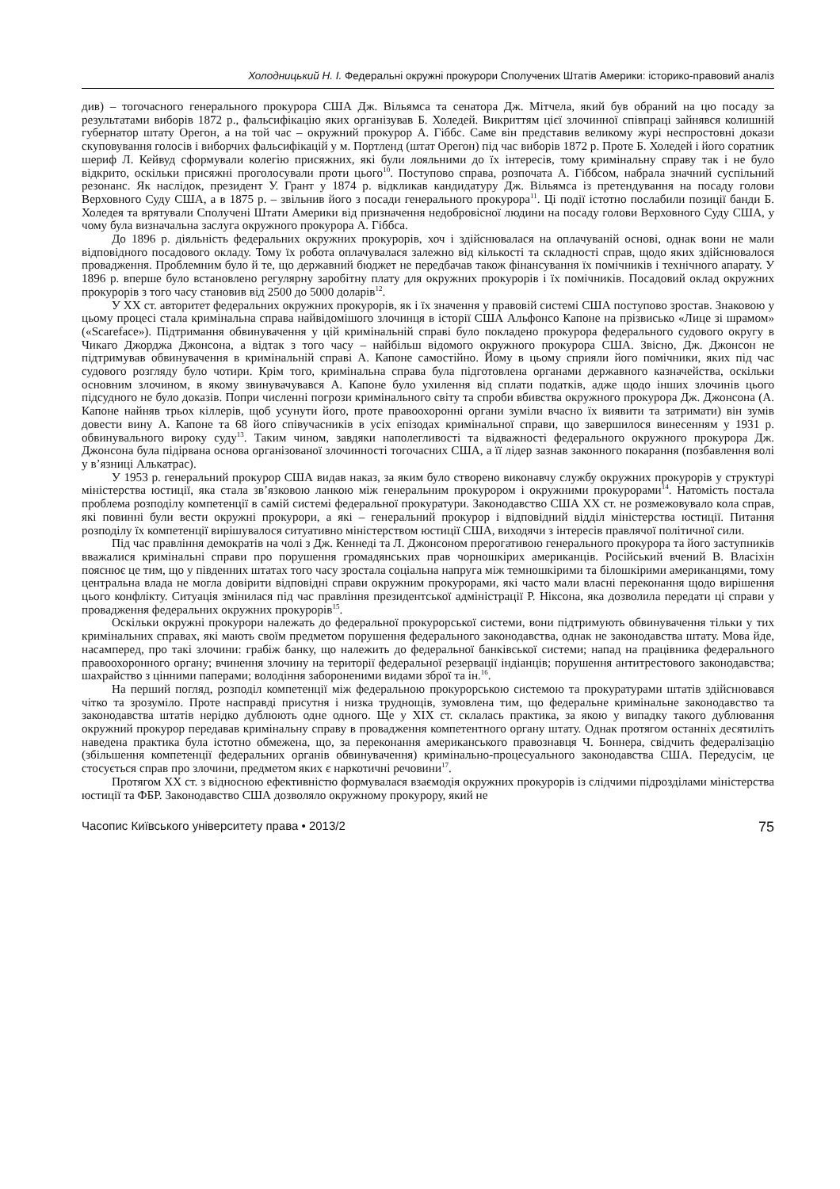Холодницький Н. І. Федеральні окружні прокурори Сполучених Штатів Америки: історико-правовий аналіз
див) – тогочасного генерального прокурора США Дж. Вільямса та сенатора Дж. Мітчела, який був обраний на цю посаду за результатами виборів 1872 р., фальсифікацію яких організував Б. Холедей. Викриттям цієї злочинної співпраці зайнявся колишній губернатор штату Орегон, а на той час – окружний прокурор А. Гіббс. Саме він представив великому журі неспростовні докази скуповування голосів і виборчих фальсифікацій у м. Портленд (штат Орегон) під час виборів 1872 р. Проте Б. Холедей і його соратник шериф Л. Кейвуд сформували колегію присяжних, які були лояльними до їх інтересів, тому кримінальну справу так і не було відкрито, оскільки присяжні проголосували проти цього<sup>10</sup>. Поступово справа, розпочата А. Гіббсом, набрала значний суспільний резонанс. Як наслідок, президент У. Грант у 1874 р. відкликав кандидатуру Дж. Вільямса із претендування на посаду голови Верховного Суду США, а в 1875 р. – звільнив його з посади генерального прокурора<sup>11</sup>. Ці події істотно послабили позиції банди Б. Холедея та врятували Сполучені Штати Америки від призначення недобровісної людини на посаду голови Верховного Суду США, у чому була визначальна заслуга окружного прокурора А. Гіббса.
До 1896 р. діяльність федеральних окружних прокурорів, хоч і здійснювалася на оплачуваній основі, однак вони не мали відповідного посадового окладу. Тому їх робота оплачувалася залежно від кількості та складності справ, щодо яких здійснювалося провадження. Проблемним було й те, що державний бюджет не передбачав також фінансування їх помічників і технічного апарату. У 1896 р. вперше було встановлено регулярну заробітну плату для окружних прокурорів і їх помічників. Посадовий оклад окружних прокурорів з того часу становив від 2500 до 5000 доларів<sup>12</sup>.
У ХХ ст. авторитет федеральних окружних прокурорів, як і їх значення у правовій системі США поступово зростав. Знаковою у цьому процесі стала кримінальна справа найвідомішого злочинця в історії США Альфонсо Капоне на прізвисько «Лице зі шрамом» («Scareface»). Підтримання обвинувачення у цій кримінальній справі було покладено прокурора федерального судового округу в Чикаго Джорджа Джонсона, а відтак з того часу – найбільш відомого окружного прокурора США. Звісно, Дж. Джонсон не підтримував обвинувачення в кримінальній справі А. Капоне самостійно. Йому в цьому сприяли його помічники, яких під час судового розгляду було чотири. Крім того, кримінальна справа була підготовлена органами державного казначейства, оскільки основним злочином, в якому звинувачувався А. Капоне було ухилення від сплати податків, адже щодо інших злочинів цього підсудного не було доказів. Попри численні погрози кримінального світу та спроби вбивства окружного прокурора Дж. Джонсона (А. Капоне найняв трьох кіллерів, щоб усунути його, проте правоохоронні органи зуміли вчасно їх виявити та затримати) він зумів довести вину А. Капоне та 68 його співучасників в усіх епізодах кримінальної справи, що завершилося винесенням у 1931 р. обвинувального вироку суду<sup>13</sup>. Таким чином, завдяки наполегливості та відважності федерального окружного прокурора Дж. Джонсона була підірвана основа організованої злочинності тогочасних США, а її лідер зазнав законного покарання (позбавлення волі у в’язниці Алькатрас).
У 1953 р. генеральний прокурор США видав наказ, за яким було створено виконавчу службу окружних прокурорів у структурі міністерства юстиції, яка стала зв’язковою ланкою між генеральним прокурором і окружними прокурорами<sup>14</sup>. Натомість постала проблема розподілу компетенції в самій системі федеральної прокуратури. Законодавство США ХХ ст. не розмежовувало кола справ, які повинні були вести окружні прокурори, а які – генеральний прокурор і відповідний відділ міністерства юстиції. Питання розподілу їх компетенції вирішувалося ситуативно міністерством юстиції США, виходячи з інтересів правлячої політичної сили.
Під час правління демократів на чолі з Дж. Кеннеді та Л. Джонсоном прерогативою генерального прокурора та його заступників вважалися кримінальні справи про порушення громадянських прав чорношкірих американців. Російський вчений В. Власіхін пояснює це тим, що у південних штатах того часу зростала соціальна напруга між темношкірими та білошкірими американцями, тому центральна влада не могла довірити відповідні справи окружним прокурорами, які часто мали власні переконання щодо вирішення цього конфлікту. Ситуація змінилася під час правління президентської адміністрації Р. Ніксона, яка дозволила передати ці справи у провадження федеральних окружних прокурорів<sup>15</sup>.
Оскільки окружні прокурори належать до федеральної прокурорської системи, вони підтримують обвинувачення тільки у тих кримінальних справах, які мають своїм предметом порушення федерального законодавства, однак не законодавства штату. Мова йде, насамперед, про такі злочини: грабіж банку, що належить до федеральної банківської системи; напад на працівника федерального правоохоронного органу; вчинення злочину на території федеральної резервації індіанців; порушення антитрестового законодавства; шахрайство з цінними паперами; володіння забороненими видами зброї та ін.<sup>16</sup>.
На перший погляд, розподіл компетенції між федеральною прокурорською системою та прокуратурами штатів здійснювався чітко та зрозуміло. Проте насправді присутня і низка труднощів, зумовлена тим, що федеральне кримінальне законодавство та законодавства штатів нерідко дублюють одне одного. Ще у ХІХ ст. склалась практика, за якою у випадку такого дублювання окружний прокурор передавав кримінальну справу в провадження компетентного органу штату. Однак протягом останніх десятиліть наведена практика була істотно обмежена, що, за переконання американського правознавця Ч. Боннера, свідчить федералізацію (збільшення компетенції федеральних органів обвинувачення) кримінально-процесуального законодавства США. Передусім, це стосується справ про злочини, предметом яких є наркотичні речовини<sup>17</sup>.
Протягом ХХ ст. з відносною ефективністю формувалася взаємодія окружних прокурорів із слідчими підрозділами міністерства юстиції та ФБР. Законодавство США дозволяло окружному прокурору, який не
Часопис Київського університету права • 2013/2 75